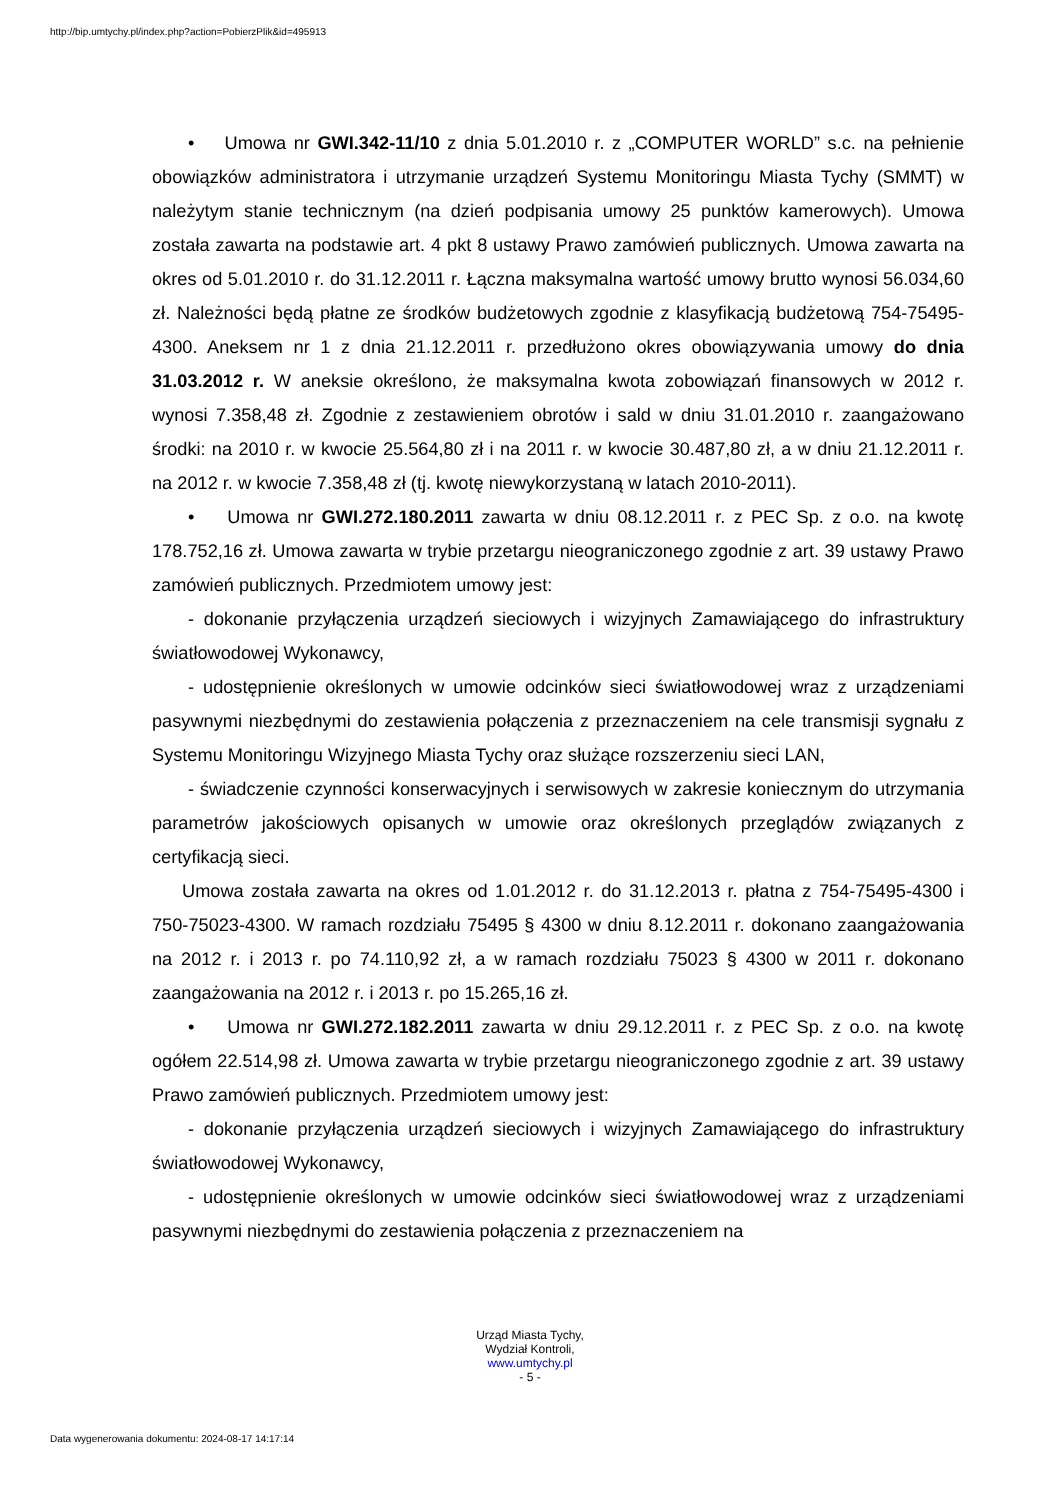http://bip.umtychy.pl/index.php?action=PobierzPlik&id=495913
• Umowa nr GWI.342-11/10 z dnia 5.01.2010 r. z „COMPUTER WORLD” s.c. na pełnienie obowiązków administratora i utrzymanie urządzeń Systemu Monitoringu Miasta Tychy (SMMT) w należytym stanie technicznym (na dzień podpisania umowy 25 punktów kamerowych). Umowa została zawarta na podstawie art. 4 pkt 8 ustawy Prawo zamówień publicznych. Umowa zawarta na okres od 5.01.2010 r. do 31.12.2011 r. Łączna maksymalna wartość umowy brutto wynosi 56.034,60 zł. Należności będą płatne ze środków budżetowych zgodnie z klasyfikacją budżetową 754-75495-4300. Aneksem nr 1 z dnia 21.12.2011 r. przedłużono okres obowiązywania umowy do dnia 31.03.2012 r. W aneksie określono, że maksymalna kwota zobowiązań finansowych w 2012 r. wynosi 7.358,48 zł. Zgodnie z zestawieniem obrotów i sald w dniu 31.01.2010 r. zaangażowano środki: na 2010 r. w kwocie 25.564,80 zł i na 2011 r. w kwocie 30.487,80 zł, a w dniu 21.12.2011 r. na 2012 r. w kwocie 7.358,48 zł (tj. kwotę niewykorzystaną w latach 2010-2011).
• Umowa nr GWI.272.180.2011 zawarta w dniu 08.12.2011 r. z PEC Sp. z o.o. na kwotę 178.752,16 zł. Umowa zawarta w trybie przetargu nieograniczonego zgodnie z art. 39 ustawy Prawo zamówień publicznych. Przedmiotem umowy jest:
- dokonanie przyłączenia urządzeń sieciowych i wizyjnych Zamawiającego do infrastruktury światłowodowej Wykonawcy,
- udostępnienie określonych w umowie odcinków sieci światłowodowej wraz z urządzeniami pasywnymi niezbędnymi do zestawienia połączenia z przeznaczeniem na cele transmisji sygnału z Systemu Monitoringu Wizyjnego Miasta Tychy oraz służące rozszerzeniu sieci LAN,
- świadczenie czynności konserwacyjnych i serwisowych w zakresie koniecznym do utrzymania parametrów jakościowych opisanych w umowie oraz określonych przeglądów związanych z certyfikacją sieci.
Umowa została zawarta na okres od 1.01.2012 r. do 31.12.2013 r. płatna z 754-75495-4300 i 750-75023-4300. W ramach rozdziału 75495 § 4300 w dniu 8.12.2011 r. dokonano zaangażowania na 2012 r. i 2013 r. po 74.110,92 zł, a w ramach rozdziału 75023 § 4300 w 2011 r. dokonano zaangażowania na 2012 r. i 2013 r. po 15.265,16 zł.
• Umowa nr GWI.272.182.2011 zawarta w dniu 29.12.2011 r. z PEC Sp. z o.o. na kwotę ogółem 22.514,98 zł. Umowa zawarta w trybie przetargu nieograniczonego zgodnie z art. 39 ustawy Prawo zamówień publicznych. Przedmiotem umowy jest:
- dokonanie przyłączenia urządzeń sieciowych i wizyjnych Zamawiającego do infrastruktury światłowodowej Wykonawcy,
- udostępnienie określonych w umowie odcinków sieci światłowodowej wraz z urządzeniami pasywnymi niezbędnymi do zestawienia połączenia z przeznaczeniem na
Urząd Miasta Tychy,
Wydział Kontroli,
www.umtychy.pl
- 5 -
Data wygenerowania dokumentu: 2024-08-17 14:17:14